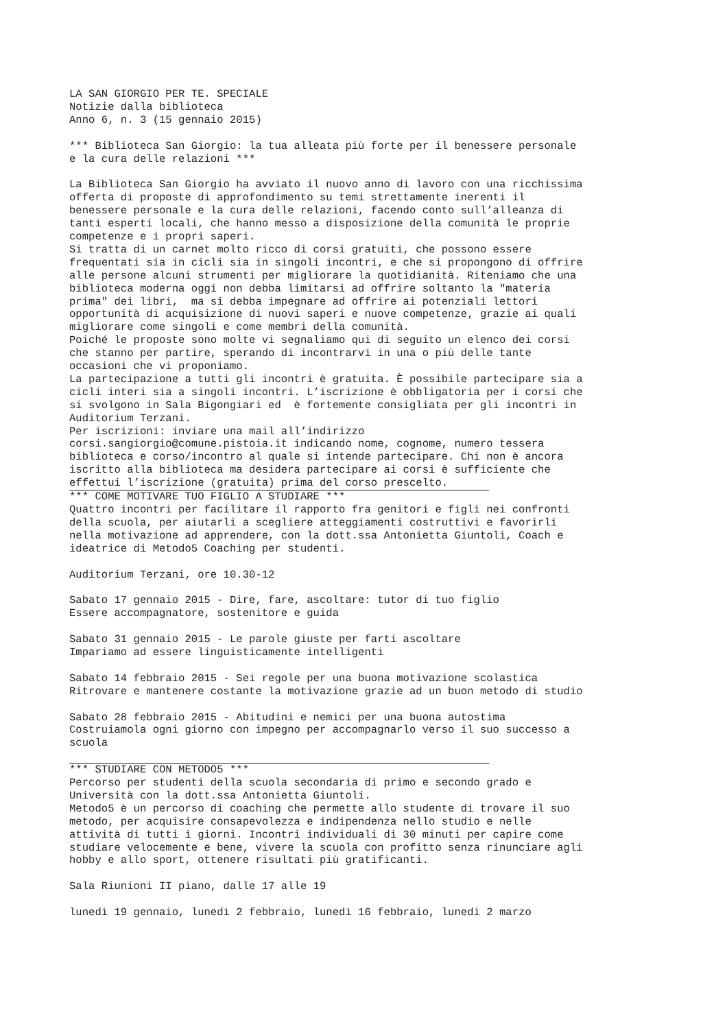LA SAN GIORGIO PER TE. SPECIALE Notizie dalla biblioteca Anno 6, n. 3 (15 gennaio 2015) *** Biblioteca San Giorgio: la tua alleata più forte per il benessere personale e la cura delle relazioni *** La Biblioteca San Giorgio ha avviato il nuovo anno di lavoro con una ricchissima offerta di proposte di approfondimento su temi strettamente inerenti il benessere personale e la cura delle relazioni, facendo conto sull’alleanza di tanti esperti locali, che hanno messo a disposizione della comunità le proprie competenze e i propri saperi. Si tratta di un carnet molto ricco di corsi gratuiti, che possono essere frequentati sia in cicli sia in singoli incontri, e che si propongono di offrire alle persone alcuni strumenti per migliorare la quotidianità. Riteniamo che una biblioteca moderna oggi non debba limitarsi ad offrire soltanto la "materia prima" dei libri, ma si debba impegnare ad offrire ai potenziali lettori opportunità di acquisizione di nuovi saperi e nuove competenze, grazie ai quali migliorare come singoli e come membri della comunità. Poiché le proposte sono molte vi segnaliamo qui di seguito un elenco dei corsi che stanno per partire, sperando di incontrarvi in una o più delle tante occasioni che vi proponiamo. La partecipazione a tutti gli incontri è gratuita. È possibile partecipare sia a cicli interi sia a singoli incontri. L’iscrizione è obbligatoria per i corsi che si svolgono in Sala Bigongiari ed è fortemente consigliata per gli incontri in Auditorium Terzani. Per iscrizioni: inviare una mail all’indirizzo corsi.sangiorgio@comune.pistoia.it indicando nome, cognome, numero tessera biblioteca e corso/incontro al quale si intende partecipare. Chi non è ancora iscritto alla biblioteca ma desidera partecipare ai corsi è sufficiente che effettui l’iscrizione (gratuita) prima del corso prescelto.
*** COME MOTIVARE TUO FIGLIO A STUDIARE *** Quattro incontri per facilitare il rapporto fra genitori e figli nei confronti della scuola, per aiutarli a scegliere atteggiamenti costruttivi e favorirli nella motivazione ad apprendere, con la dott.ssa Antonietta Giuntoli, Coach e ideatrice di Metodo5 Coaching per studenti. Auditorium Terzani, ore 10.30-12 Sabato 17 gennaio 2015 - Dire, fare, ascoltare: tutor di tuo figlio Essere accompagnatore, sostenitore e guida Sabato 31 gennaio 2015 - Le parole giuste per farti ascoltare Impariamo ad essere linguisticamente intelligenti Sabato 14 febbraio 2015 - Sei regole per una buona motivazione scolastica Ritrovare e mantenere costante la motivazione grazie ad un buon metodo di studio Sabato 28 febbraio 2015 - Abitudini e nemici per una buona autostima Costruiamola ogni giorno con impegno per accompagnarlo verso il suo successo a scuola
*** STUDIARE CON METODO5 *** Percorso per studenti della scuola secondaria di primo e secondo grado e Università con la dott.ssa Antonietta Giuntoli. Metodo5 è un percorso di coaching che permette allo studente di trovare il suo metodo, per acquisire consapevolezza e indipendenza nello studio e nelle attività di tutti i giorni. Incontri individuali di 30 minuti per capire come studiare velocemente e bene, vivere la scuola con profitto senza rinunciare agli hobby e allo sport, ottenere risultati più gratificanti. Sala Riunioni II piano, dalle 17 alle 19 lunedì 19 gennaio, lunedì 2 febbraio, lunedì 16 febbraio, lunedì 2 marzo